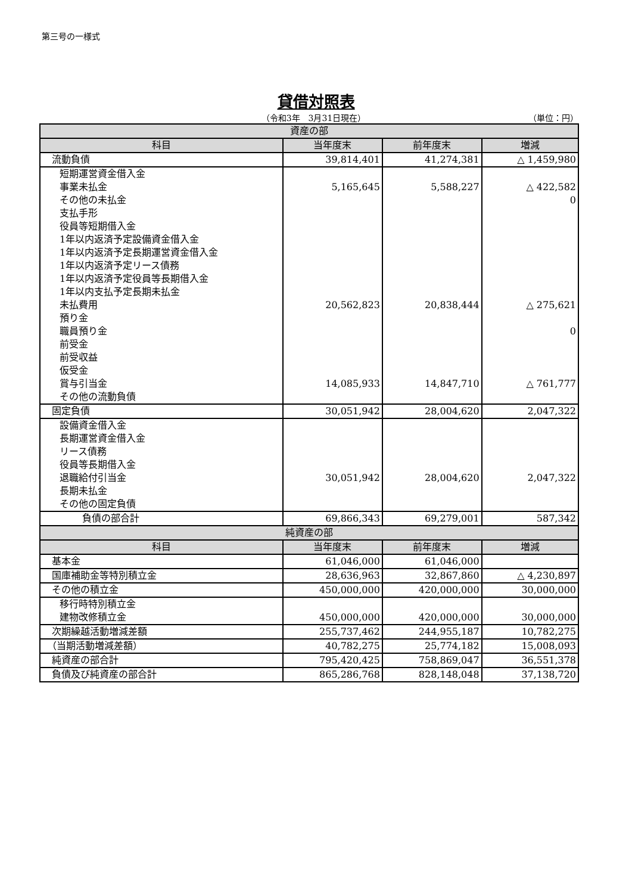第三号の一様式
貸借対照表
（令和3年　3月31日現在） （単位：円）
| 資産の部 | | | |
| 科目 | 当年度末 | 前年度末 | 増減 |
| 流動負債 | 39,814,401 | 41,274,381 | △ 1,459,980 |
| 短期運営資金借入金 | | | |
| 事業未払金 | 5,165,645 | 5,588,227 | △ 422,582 |
| その他の未払金 | | | 0 |
| 支払手形 | | | |
| 役員等短期借入金 | | | |
| 1年以内返済予定設備資金借入金 | | | |
| 1年以内返済予定長期運営資金借入金 | | | |
| 1年以内返済予定リース債務 | | | |
| 1年以内返済予定役員等長期借入金 | | | |
| 1年以内支払予定長期未払金 | | | |
| 未払費用 | 20,562,823 | 20,838,444 | △ 275,621 |
| 預り金 | | | |
| 職員預り金 | | | 0 |
| 前受金 | | | |
| 前受収益 | | | |
| 仮受金 | | | |
| 賞与引当金 | 14,085,933 | 14,847,710 | △ 761,777 |
| その他の流動負債 | | | |
| 固定負債 | 30,051,942 | 28,004,620 | 2,047,322 |
| 設備資金借入金 | | | |
| 長期運営資金借入金 | | | |
| リース債務 | | | |
| 役員等長期借入金 | | | |
| 退職給付引当金 | 30,051,942 | 28,004,620 | 2,047,322 |
| 長期未払金 | | | |
| その他の固定負債 | | | |
| 負債の部合計 | 69,866,343 | 69,279,001 | 587,342 |
| 純資産の部 | | | |
| 科目 | 当年度末 | 前年度末 | 増減 |
| 基本金 | 61,046,000 | 61,046,000 | |
| 国庫補助金等特別積立金 | 28,636,963 | 32,867,860 | △ 4,230,897 |
| その他の積立金 | 450,000,000 | 420,000,000 | 30,000,000 |
| 移行時特別積立金 | | | |
| 建物改修積立金 | 450,000,000 | 420,000,000 | 30,000,000 |
| 次期繰越活動増減差額 | 255,737,462 | 244,955,187 | 10,782,275 |
| （当期活動増減差額） | 40,782,275 | 25,774,182 | 15,008,093 |
| 純資産の部合計 | 795,420,425 | 758,869,047 | 36,551,378 |
| 負債及び純資産の部合計 | 865,286,768 | 828,148,048 | 37,138,720 |